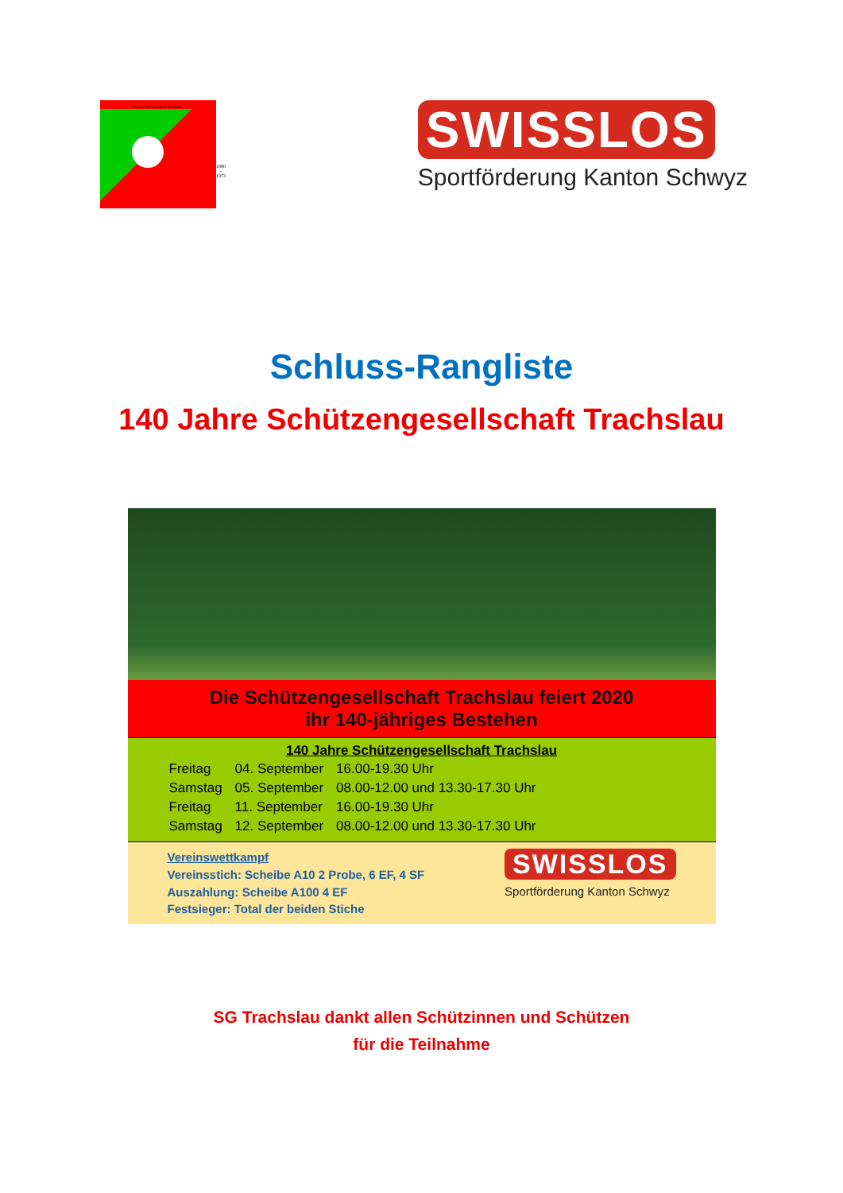Schützengesellschaft Trachslau
1880 - 1973
SWISSLOS
Sportförderung Kanton Schwyz
Schluss-Rangliste
140 Jahre Schützengesellschaft Trachslau
Die Schützengesellschaft Trachslau feiert 2020
ihr 140-jähriges Bestehen
140 Jahre Schützengesellschaft Trachslau
| Freitag | 04. September | 16.00-19.30 Uhr |
| Samstag | 05. September | 08.00-12.00 und 13.30-17.30 Uhr |
| Freitag | 11. September | 16.00-19.30 Uhr |
| Samstag | 12. September | 08.00-12.00 und 13.30-17.30 Uhr |
Vereinswettkampf
Vereinsstich: Scheibe A10 2 Probe, 6 EF, 4 SF
Auszahlung: Scheibe A100 4 EF
Festsieger: Total der beiden Stiche
SWISSLOS
Sportförderung Kanton Schwyz
SG Trachslau dankt allen Schützinnen und Schützen
für die Teilnahme